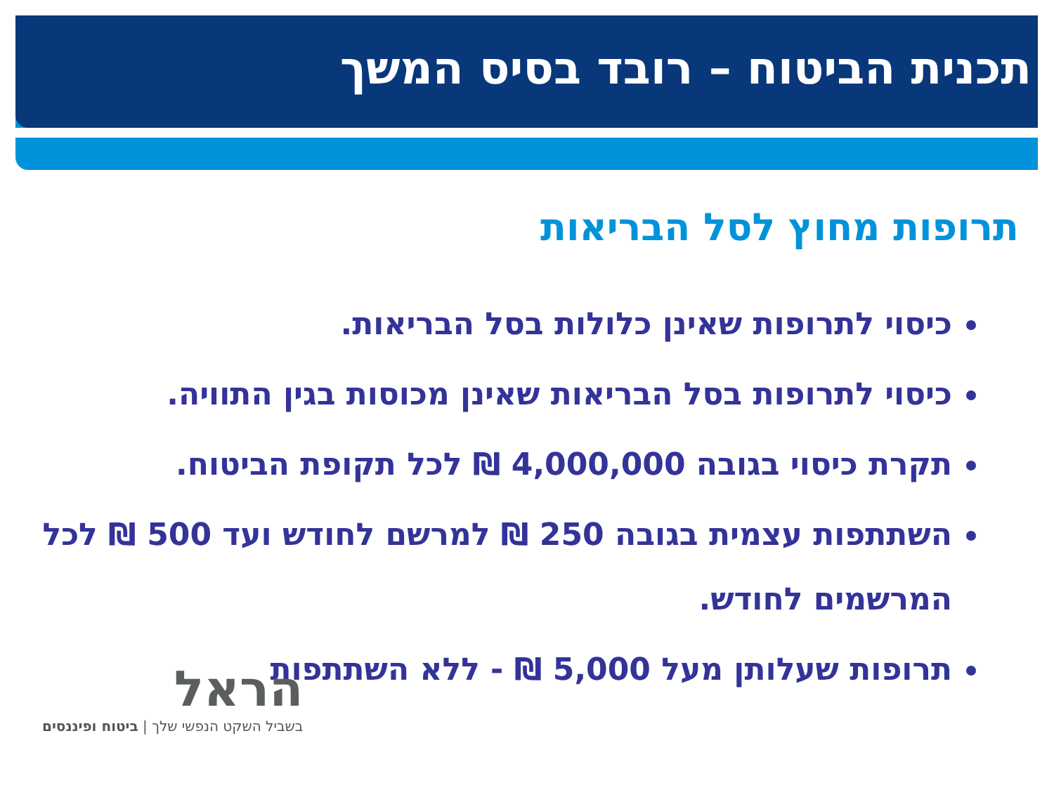תכנית הביטוח – רובד בסיס המשך
תרופות מחוץ לסל הבריאות
כיסוי לתרופות שאינן כלולות בסל הבריאות.
כיסוי לתרופות בסל הבריאות שאינן מכוסות בגין התוויה.
תקרת כיסוי בגובה 4,000,000 ₪ לכל תקופת הביטוח.
השתתפות עצמית בגובה 250 ₪ למרשם לחודש ועד 500 ₪ לכל המרשמים לחודש.
תרופות שעלותן מעל 5,000 ₪ - ללא השתתפות
הראל
בשביל השקט הנפשי שלך | ביטוח ופיננסים